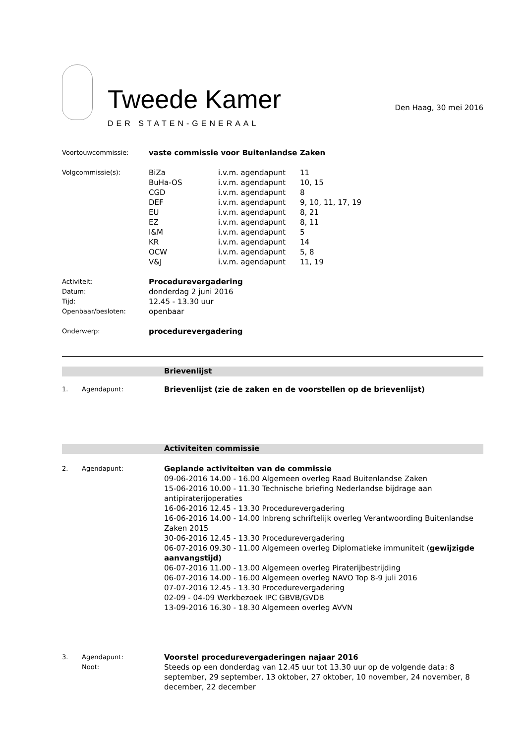Tweede Kamer
DER STATEN-GENERAAL
Den Haag, 30 mei 2016
| Voortouwcommissie: | vaste commissie voor Buitenlandse Zaken | | |
| Volgcommissie(s): | BiZa | i.v.m. agendapunt | 11 |
| | BuHa-OS | i.v.m. agendapunt | 10, 15 |
| | CGD | i.v.m. agendapunt | 8 |
| | DEF | i.v.m. agendapunt | 9, 10, 11, 17, 19 |
| | EU | i.v.m. agendapunt | 8, 21 |
| | EZ | i.v.m. agendapunt | 8, 11 |
| | I&M | i.v.m. agendapunt | 5 |
| | KR | i.v.m. agendapunt | 14 |
| | OCW | i.v.m. agendapunt | 5, 8 |
| | V&J | i.v.m. agendapunt | 11, 19 |
| Activiteit: | Procedurevergadering | | |
| Datum: | donderdag 2 juni 2016 | | |
| Tijd: | 12.45 - 13.30 uur | | |
| Openbaar/besloten: | openbaar | | |
| Onderwerp: | procedurevergadering | | |
Brievenlijst
1. Agendapunt:
Brievenlijst (zie de zaken en de voorstellen op de brievenlijst)
Activiteiten commissie
2. Agendapunt:
Geplande activiteiten van de commissie
09-06-2016 14.00 - 16.00 Algemeen overleg Raad Buitenlandse Zaken
15-06-2016 10.00 - 11.30 Technische briefing Nederlandse bijdrage aan antipiraterijoperaties
16-06-2016 12.45 - 13.30 Procedurevergadering
16-06-2016 14.00 - 14.00 Inbreng schriftelijk overleg Verantwoording Buitenlandse Zaken 2015
30-06-2016 12.45 - 13.30 Procedurevergadering
06-07-2016 09.30 - 11.00 Algemeen overleg Diplomatieke immuniteit (gewijzigde aanvangstijd)
06-07-2016 11.00 - 13.00 Algemeen overleg Piraterijbestrijding
06-07-2016 14.00 - 16.00 Algemeen overleg NAVO Top 8-9 juli 2016
07-07-2016 12.45 - 13.30 Procedurevergadering
02-09 - 04-09 Werkbezoek IPC GBVB/GVDB
13-09-2016 16.30 - 18.30 Algemeen overleg AVVN
3. Agendapunt:
Noot:
Voorstel procedurevergaderingen najaar 2016
Steeds op een donderdag van 12.45 uur tot 13.30 uur op de volgende data: 8 september, 29 september, 13 oktober, 27 oktober, 10 november, 24 november, 8 december, 22 december